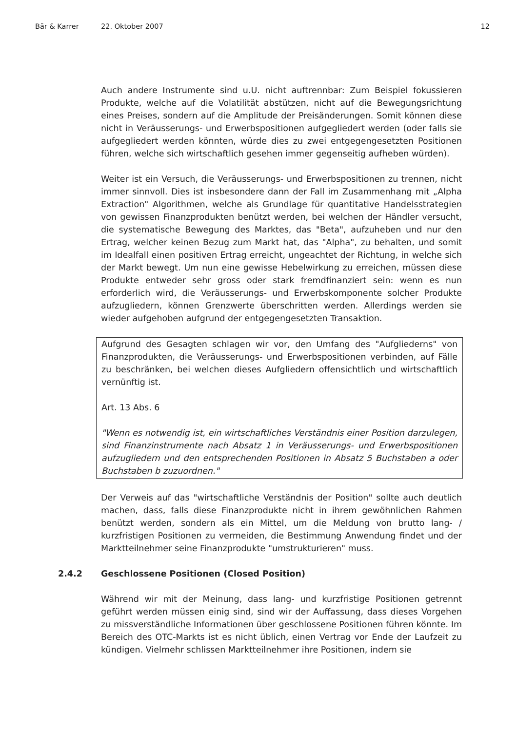Bär & Karrer 22. Oktober 2007 12
Auch andere Instrumente sind u.U. nicht auftrennbar: Zum Beispiel fokussieren Produkte, welche auf die Volatilität abstützen, nicht auf die Bewegungsrichtung eines Preises, sondern auf die Amplitude der Preisänderungen. Somit können diese nicht in Veräusserungs- und Erwerbspositionen aufgegliedert werden (oder falls sie aufgegliedert werden könnten, würde dies zu zwei entgegengesetzten Positionen führen, welche sich wirtschaftlich gesehen immer gegenseitig aufheben würden).
Weiter ist ein Versuch, die Veräusserungs- und Erwerbspositionen zu trennen, nicht immer sinnvoll. Dies ist insbesondere dann der Fall im Zusammenhang mit „Alpha Extraction" Algorithmen, welche als Grundlage für quantitative Handelsstrategien von gewissen Finanzprodukten benützt werden, bei welchen der Händler versucht, die systematische Bewegung des Marktes, das "Beta", aufzuheben und nur den Ertrag, welcher keinen Bezug zum Markt hat, das "Alpha", zu behalten, und somit im Idealfall einen positiven Ertrag erreicht, ungeachtet der Richtung, in welche sich der Markt bewegt. Um nun eine gewisse Hebelwirkung zu erreichen, müssen diese Produkte entweder sehr gross oder stark fremdfinanziert sein: wenn es nun erforderlich wird, die Veräusserungs- und Erwerbskomponente solcher Produkte aufzugliedern, können Grenzwerte überschritten werden. Allerdings werden sie wieder aufgehoben aufgrund der entgegengesetzten Transaktion.
Aufgrund des Gesagten schlagen wir vor, den Umfang des "Aufgliederns" von Finanzprodukten, die Veräusserungs- und Erwerbspositionen verbinden, auf Fälle zu beschränken, bei welchen dieses Aufgliedern offensichtlich und wirtschaftlich vernünftig ist.
Art. 13 Abs. 6
"Wenn es notwendig ist, ein wirtschaftliches Verständnis einer Position darzulegen, sind Finanzinstrumente nach Absatz 1 in Veräusserungs- und Erwerbspositionen aufzugliedern und den entsprechenden Positionen in Absatz 5 Buchstaben a oder Buchstaben b zuzuordnen."
Der Verweis auf das "wirtschaftliche Verständnis der Position" sollte auch deutlich machen, dass, falls diese Finanzprodukte nicht in ihrem gewöhnlichen Rahmen benützt werden, sondern als ein Mittel, um die Meldung von brutto lang- / kurzfristigen Positionen zu vermeiden, die Bestimmung Anwendung findet und der Marktteilnehmer seine Finanzprodukte "umstrukturieren" muss.
2.4.2 Geschlossene Positionen (Closed Position)
Während wir mit der Meinung, dass lang- und kurzfristige Positionen getrennt geführt werden müssen einig sind, sind wir der Auffassung, dass dieses Vorgehen zu missverständliche Informationen über geschlossene Positionen führen könnte. Im Bereich des OTC-Markts ist es nicht üblich, einen Vertrag vor Ende der Laufzeit zu kündigen. Vielmehr schlissen Marktteilnehmer ihre Positionen, indem sie